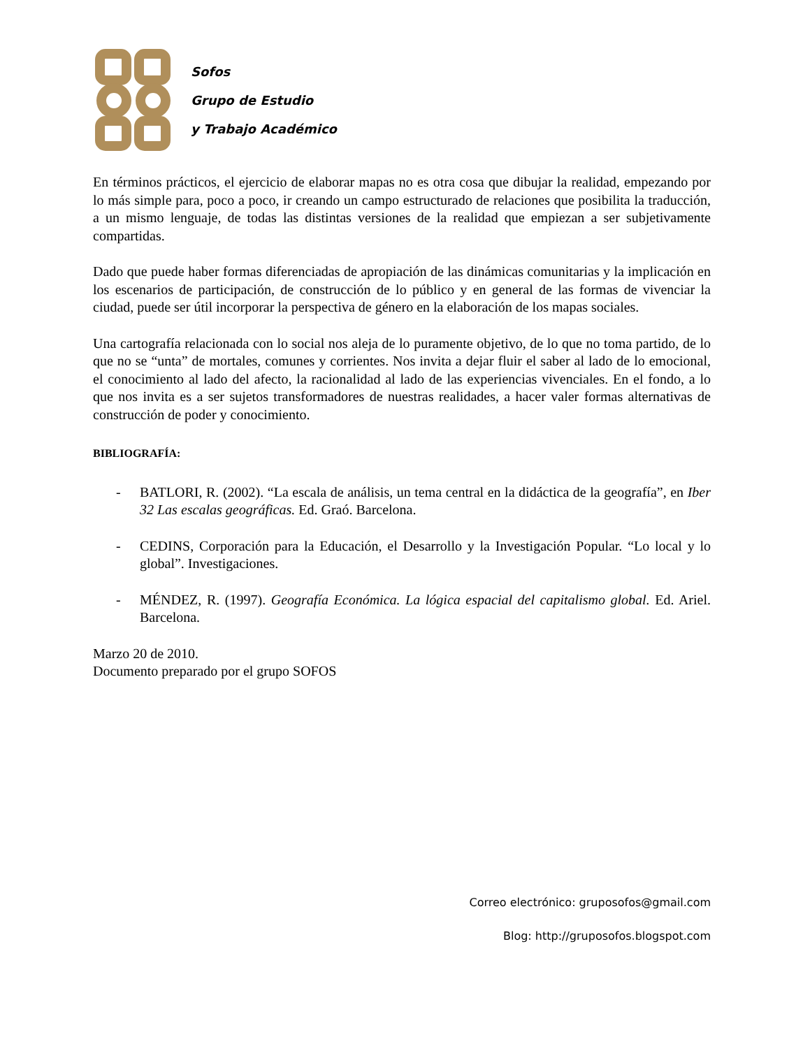Sofos
Grupo de Estudio
y Trabajo Académico
En términos prácticos, el ejercicio de elaborar mapas no es otra cosa que dibujar la realidad, empezando por lo más simple para, poco a poco, ir creando un campo estructurado de relaciones que posibilita la traducción, a un mismo lenguaje, de todas las distintas versiones de la realidad que empiezan a ser subjetivamente compartidas.
Dado que puede haber formas diferenciadas de apropiación de las dinámicas comunitarias y la implicación en los escenarios de participación, de construcción de lo público y en general de las formas de vivenciar la ciudad, puede ser útil incorporar la perspectiva de género en la elaboración de los mapas sociales.
Una cartografía relacionada con lo social nos aleja de lo puramente objetivo, de lo que no toma partido, de lo que no se “unta” de mortales, comunes y corrientes. Nos invita a dejar fluir el saber al lado de lo emocional, el conocimiento al lado del afecto, la racionalidad al lado de las experiencias vivenciales. En el fondo, a lo que nos invita es a ser sujetos transformadores de nuestras realidades, a hacer valer formas alternativas de construcción de poder y conocimiento.
BIBLIOGRAFÍA:
- BATLORI, R. (2002). “La escala de análisis, un tema central en la didáctica de la geografía”, en Iber 32 Las escalas geográficas. Ed. Graó. Barcelona.
- CEDINS, Corporación para la Educación, el Desarrollo y la Investigación Popular. “Lo local y lo global”. Investigaciones.
- MÉNDEZ, R. (1997). Geografía Económica. La lógica espacial del capitalismo global. Ed. Ariel. Barcelona.
Marzo 20 de 2010.
Documento preparado por el grupo SOFOS
Correo electrónico: gruposofos@gmail.com
Blog: http://gruposofos.blogspot.com